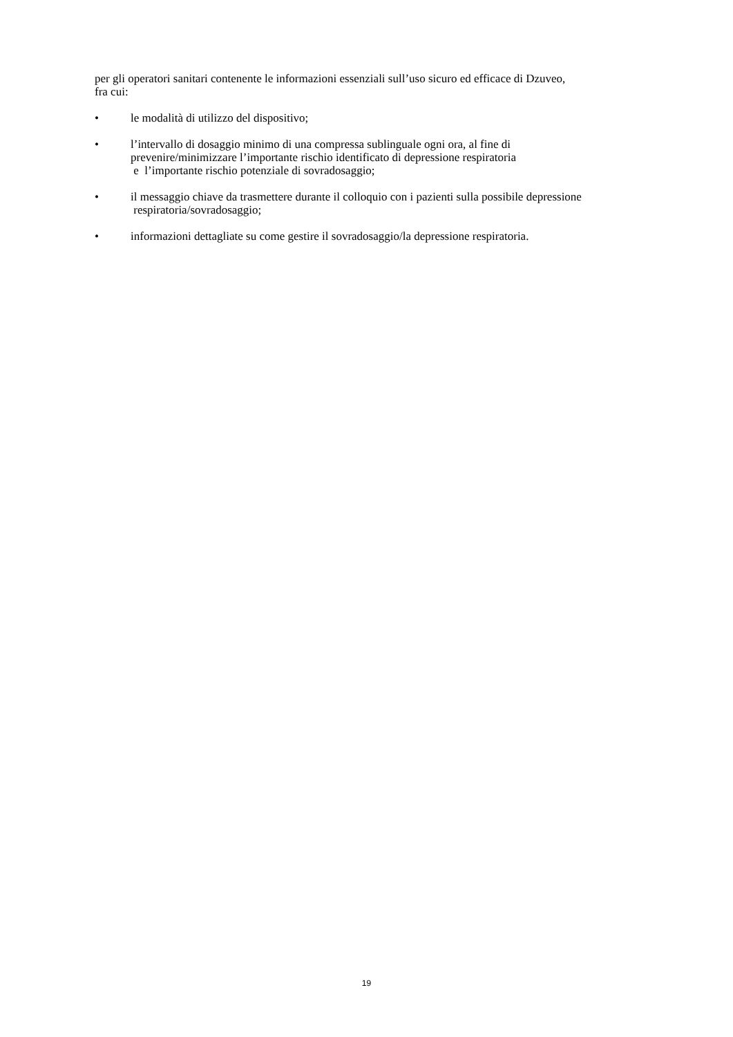per gli operatori sanitari contenente le informazioni essenziali sull’uso sicuro ed efficace di Dzuveo,
fra cui:
• le modalità di utilizzo del dispositivo;
• l’intervallo di dosaggio minimo di una compressa sublinguale ogni ora, al fine di prevenire/minimizzare l’importante rischio identificato di depressione respiratoria
e l’importante rischio potenziale di sovradosaggio;
• il messaggio chiave da trasmettere durante il colloquio con i pazienti sulla possibile depressione respiratoria/sovradosaggio;
• informazioni dettagliate su come gestire il sovradosaggio/la depressione respiratoria.
19